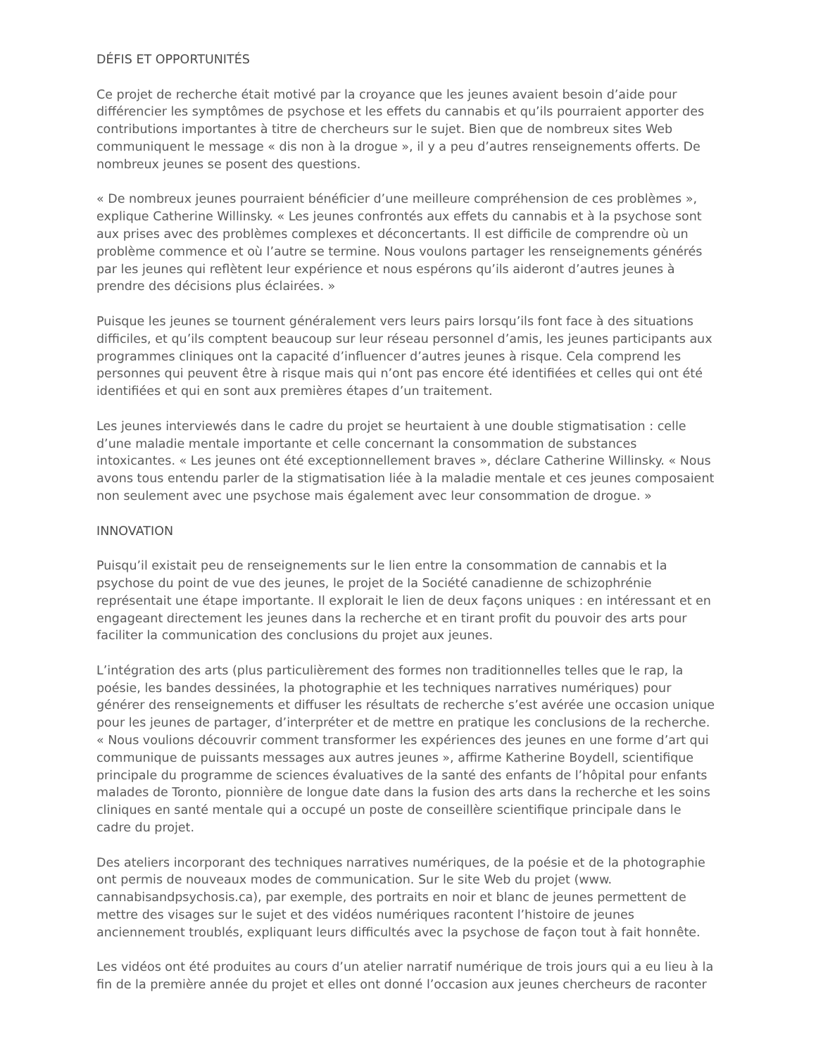DÉFIS ET OPPORTUNITÉS
Ce projet de recherche était motivé par la croyance que les jeunes avaient besoin d’aide pour différencier les symptômes de psychose et les effets du cannabis et qu’ils pourraient apporter des contributions importantes à titre de chercheurs sur le sujet. Bien que de nombreux sites Web communiquent le message « dis non à la drogue », il y a peu d’autres renseignements offerts. De nombreux jeunes se posent des questions.
« De nombreux jeunes pourraient bénéficier d’une meilleure compréhension de ces problèmes », explique Catherine Willinsky. « Les jeunes confrontés aux effets du cannabis et à la psychose sont aux prises avec des problèmes complexes et déconcertants. Il est difficile de comprendre où un problème commence et où l’autre se termine. Nous voulons partager les renseignements générés par les jeunes qui reflètent leur expérience et nous espérons qu’ils aideront d’autres jeunes à prendre des décisions plus éclairées. »
Puisque les jeunes se tournent généralement vers leurs pairs lorsqu’ils font face à des situations difficiles, et qu’ils comptent beaucoup sur leur réseau personnel d’amis, les jeunes participants aux programmes cliniques ont la capacité d’influencer d’autres jeunes à risque. Cela comprend les personnes qui peuvent être à risque mais qui n’ont pas encore été identifiées et celles qui ont été identifiées et qui en sont aux premières étapes d’un traitement.
Les jeunes interviewés dans le cadre du projet se heurtaient à une double stigmatisation : celle d’une maladie mentale importante et celle concernant la consommation de substances intoxicantes. « Les jeunes ont été exceptionnellement braves », déclare Catherine Willinsky. « Nous avons tous entendu parler de la stigmatisation liée à la maladie mentale et ces jeunes composaient non seulement avec une psychose mais également avec leur consommation de drogue. »
INNOVATION
Puisqu’il existait peu de renseignements sur le lien entre la consommation de cannabis et la psychose du point de vue des jeunes, le projet de la Société canadienne de schizophrénie représentait une étape importante. Il explorait le lien de deux façons uniques : en intéressant et en engageant directement les jeunes dans la recherche et en tirant profit du pouvoir des arts pour faciliter la communication des conclusions du projet aux jeunes.
L’intégration des arts (plus particulièrement des formes non traditionnelles telles que le rap, la poésie, les bandes dessinées, la photographie et les techniques narratives numériques) pour générer des renseignements et diffuser les résultats de recherche s’est avérée une occasion unique pour les jeunes de partager, d’interpréter et de mettre en pratique les conclusions de la recherche. « Nous voulions découvrir comment transformer les expériences des jeunes en une forme d’art qui communique de puissants messages aux autres jeunes », affirme Katherine Boydell, scientifique principale du programme de sciences évaluatives de la santé des enfants de l’hôpital pour enfants malades de Toronto, pionnière de longue date dans la fusion des arts dans la recherche et les soins cliniques en santé mentale qui a occupé un poste de conseillère scientifique principale dans le cadre du projet.
Des ateliers incorporant des techniques narratives numériques, de la poésie et de la photographie ont permis de nouveaux modes de communication. Sur le site Web du projet (www. cannabisandpsychosis.ca), par exemple, des portraits en noir et blanc de jeunes permettent de mettre des visages sur le sujet et des vidéos numériques racontent l’histoire de jeunes anciennement troublés, expliquant leurs difficultés avec la psychose de façon tout à fait honnête.
Les vidéos ont été produites au cours d’un atelier narratif numérique de trois jours qui a eu lieu à la fin de la première année du projet et elles ont donné l’occasion aux jeunes chercheurs de raconter